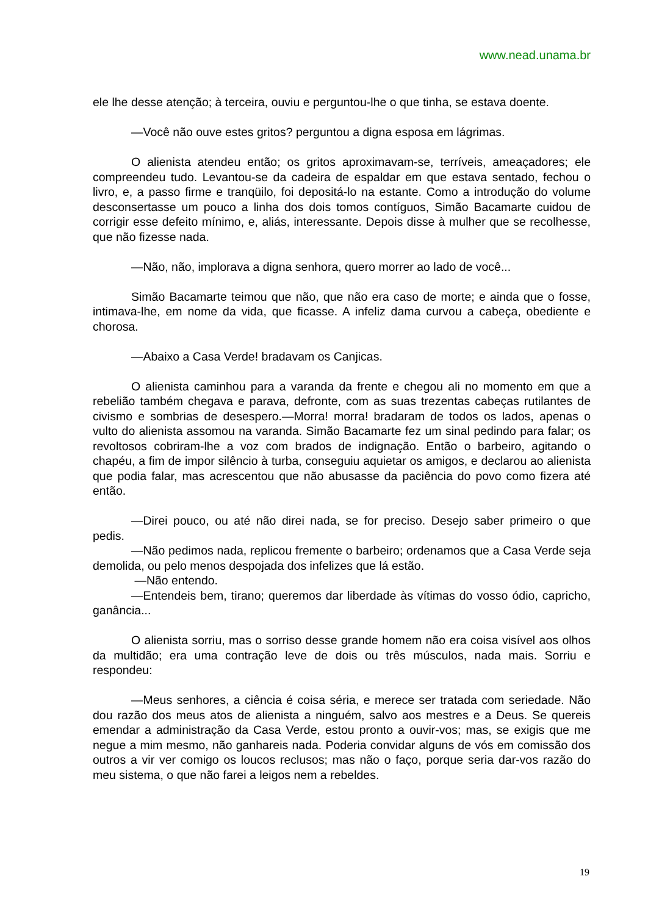www.nead.unama.br
ele lhe desse atenção; à terceira, ouviu e perguntou-lhe o que tinha, se estava doente.
—Você não ouve estes gritos? perguntou a digna esposa em lágrimas.
O alienista atendeu então; os gritos aproximavam-se, terríveis, ameaçadores; ele compreendeu tudo. Levantou-se da cadeira de espaldar em que estava sentado, fechou o livro, e, a passo firme e tranqüilo, foi depositá-lo na estante. Como a introdução do volume desconsertasse um pouco a linha dos dois tomos contíguos, Simão Bacamarte cuidou de corrigir esse defeito mínimo, e, aliás, interessante. Depois disse à mulher que se recolhesse, que não fizesse nada.
—Não, não, implorava a digna senhora, quero morrer ao lado de você...
Simão Bacamarte teimou que não, que não era caso de morte; e ainda que o fosse, intimava-lhe, em nome da vida, que ficasse. A infeliz dama curvou a cabeça, obediente e chorosa.
—Abaixo a Casa Verde! bradavam os Canjicas.
O alienista caminhou para a varanda da frente e chegou ali no momento em que a rebelião também chegava e parava, defronte, com as suas trezentas cabeças rutilantes de civismo e sombrias de desespero.—Morra! morra! bradaram de todos os lados, apenas o vulto do alienista assomou na varanda. Simão Bacamarte fez um sinal pedindo para falar; os revoltosos cobriram-lhe a voz com brados de indignação. Então o barbeiro, agitando o chapéu, a fim de impor silêncio à turba, conseguiu aquietar os amigos, e declarou ao alienista que podia falar, mas acrescentou que não abusasse da paciência do povo como fizera até então.
—Direi pouco, ou até não direi nada, se for preciso. Desejo saber primeiro o que pedis.
—Não pedimos nada, replicou fremente o barbeiro; ordenamos que a Casa Verde seja demolida, ou pelo menos despojada dos infelizes que lá estão.
—Não entendo.
—Entendeis bem, tirano; queremos dar liberdade às vítimas do vosso ódio, capricho, ganância...
O alienista sorriu, mas o sorriso desse grande homem não era coisa visível aos olhos da multidão; era uma contração leve de dois ou três músculos, nada mais. Sorriu e respondeu:
—Meus senhores, a ciência é coisa séria, e merece ser tratada com seriedade. Não dou razão dos meus atos de alienista a ninguém, salvo aos mestres e a Deus. Se quereis emendar a administração da Casa Verde, estou pronto a ouvir-vos; mas, se exigis que me negue a mim mesmo, não ganhareis nada. Poderia convidar alguns de vós em comissão dos outros a vir ver comigo os loucos reclusos; mas não o faço, porque seria dar-vos razão do meu sistema, o que não farei a leigos nem a rebeldes.
19